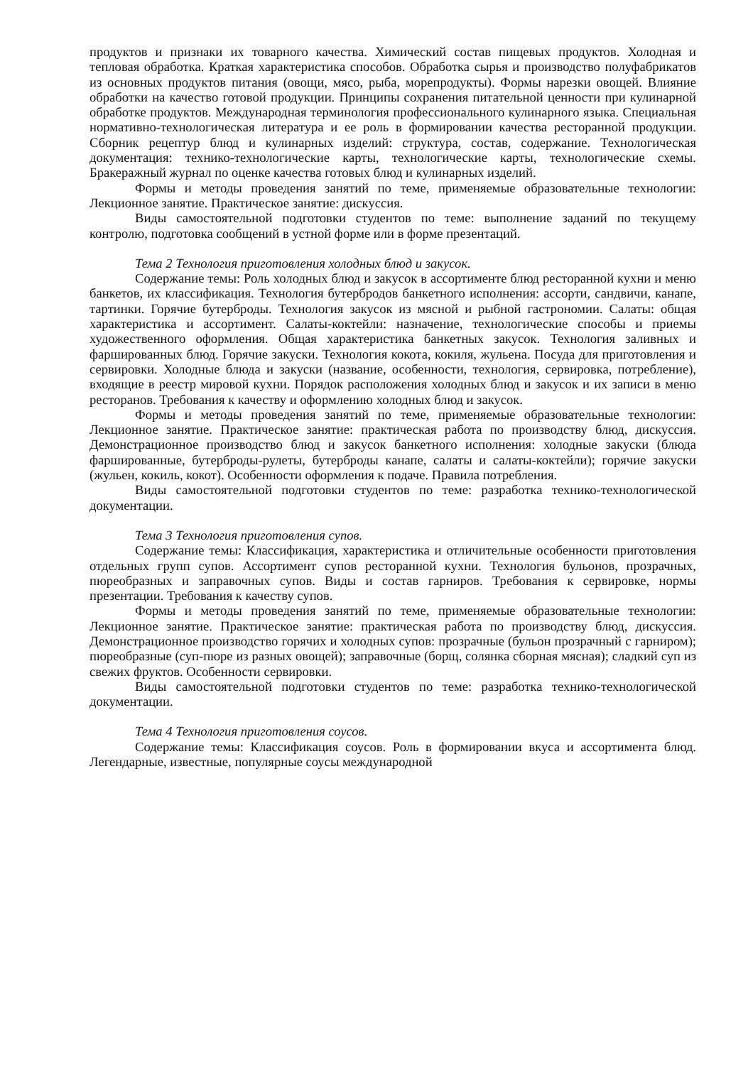продуктов и признаки их товарного качества. Химический состав пищевых продуктов. Холодная и тепловая обработка. Краткая характеристика способов. Обработка сырья и производство полуфабрикатов из основных продуктов питания (овощи, мясо, рыба, морепродукты). Формы нарезки овощей. Влияние обработки на качество готовой продукции. Принципы сохранения питательной ценности при кулинарной обработке продуктов. Международная терминология профессионального кулинарного языка. Специальная нормативно-технологическая литература и ее роль в формировании качества ресторанной продукции. Сборник рецептур блюд и кулинарных изделий: структура, состав, содержание. Технологическая документация: технико-технологические карты, технологические карты, технологические схемы. Бракеражный журнал по оценке качества готовых блюд и кулинарных изделий.
Формы и методы проведения занятий по теме, применяемые образовательные технологии: Лекционное занятие. Практическое занятие: дискуссия.
Виды самостоятельной подготовки студентов по теме: выполнение заданий по текущему контролю, подготовка сообщений в устной форме или в форме презентаций.
Тема 2 Технология приготовления холодных блюд и закусок.
Содержание темы: Роль холодных блюд и закусок в ассортименте блюд ресторанной кухни и меню банкетов, их классификация. Технология бутербродов банкетного исполнения: ассорти, сандвичи, канапе, тартинки. Горячие бутерброды. Технология закусок из мясной и рыбной гастрономии. Салаты: общая характеристика и ассортимент. Салаты-коктейли: назначение, технологические способы и приемы художественного оформления. Общая характеристика банкетных закусок. Технология заливных и фаршированных блюд. Горячие закуски. Технология кокота, кокиля, жульена. Посуда для приготовления и сервировки. Холодные блюда и закуски (название, особенности, технология, сервировка, потребление), входящие в реестр мировой кухни. Порядок расположения холодных блюд и закусок и их записи в меню ресторанов. Требования к качеству и оформлению холодных блюд и закусок.
Формы и методы проведения занятий по теме, применяемые образовательные технологии: Лекционное занятие. Практическое занятие: практическая работа по производству блюд, дискуссия. Демонстрационное производство блюд и закусок банкетного исполнения: холодные закуски (блюда фаршированные, бутерброды-рулеты, бутерброды канапе, салаты и салаты-коктейли); горячие закуски (жульен, кокиль, кокот). Особенности оформления к подаче. Правила потребления.
Виды самостоятельной подготовки студентов по теме: разработка технико-технологической документации.
Тема 3 Технология приготовления супов.
Содержание темы: Классификация, характеристика и отличительные особенности приготовления отдельных групп супов. Ассортимент супов ресторанной кухни. Технология бульонов, прозрачных, пюреобразных и заправочных супов. Виды и состав гарниров. Требования к сервировке, нормы презентации. Требования к качеству супов.
Формы и методы проведения занятий по теме, применяемые образовательные технологии: Лекционное занятие. Практическое занятие: практическая работа по производству блюд, дискуссия. Демонстрационное производство горячих и холодных супов: прозрачные (бульон прозрачный с гарниром); пюреобразные (суп-пюре из разных овощей); заправочные (борщ, солянка сборная мясная); сладкий суп из свежих фруктов. Особенности сервировки.
Виды самостоятельной подготовки студентов по теме: разработка технико-технологической документации.
Тема 4 Технология приготовления соусов.
Содержание темы: Классификация соусов. Роль в формировании вкуса и ассортимента блюд. Легендарные, известные, популярные соусы международной